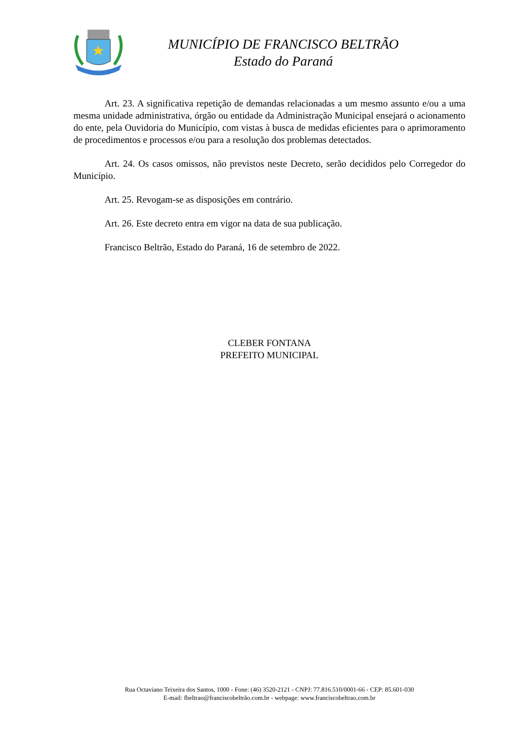MUNICÍPIO DE FRANCISCO BELTRÃO
Estado do Paraná
Art. 23. A significativa repetição de demandas relacionadas a um mesmo assunto e/ou a uma mesma unidade administrativa, órgão ou entidade da Administração Municipal ensejará o acionamento do ente, pela Ouvidoria do Município, com vistas à busca de medidas eficientes para o aprimoramento de procedimentos e processos e/ou para a resolução dos problemas detectados.
Art. 24. Os casos omissos, não previstos neste Decreto, serão decididos pelo Corregedor do Município.
Art. 25. Revogam-se as disposições em contrário.
Art. 26. Este decreto entra em vigor na data de sua publicação.
Francisco Beltrão, Estado do Paraná, 16 de setembro de 2022.
CLEBER FONTANA
PREFEITO MUNICIPAL
Rua Octaviano Teixeira dos Santos, 1000 - Fone: (46) 3520-2121 - CNPJ: 77.816.510/0001-66 - CEP: 85.601-030
E-mail: fbeltrao@franciscobeltrão.com.br - webpage: www.franciscobeltrao.com.br